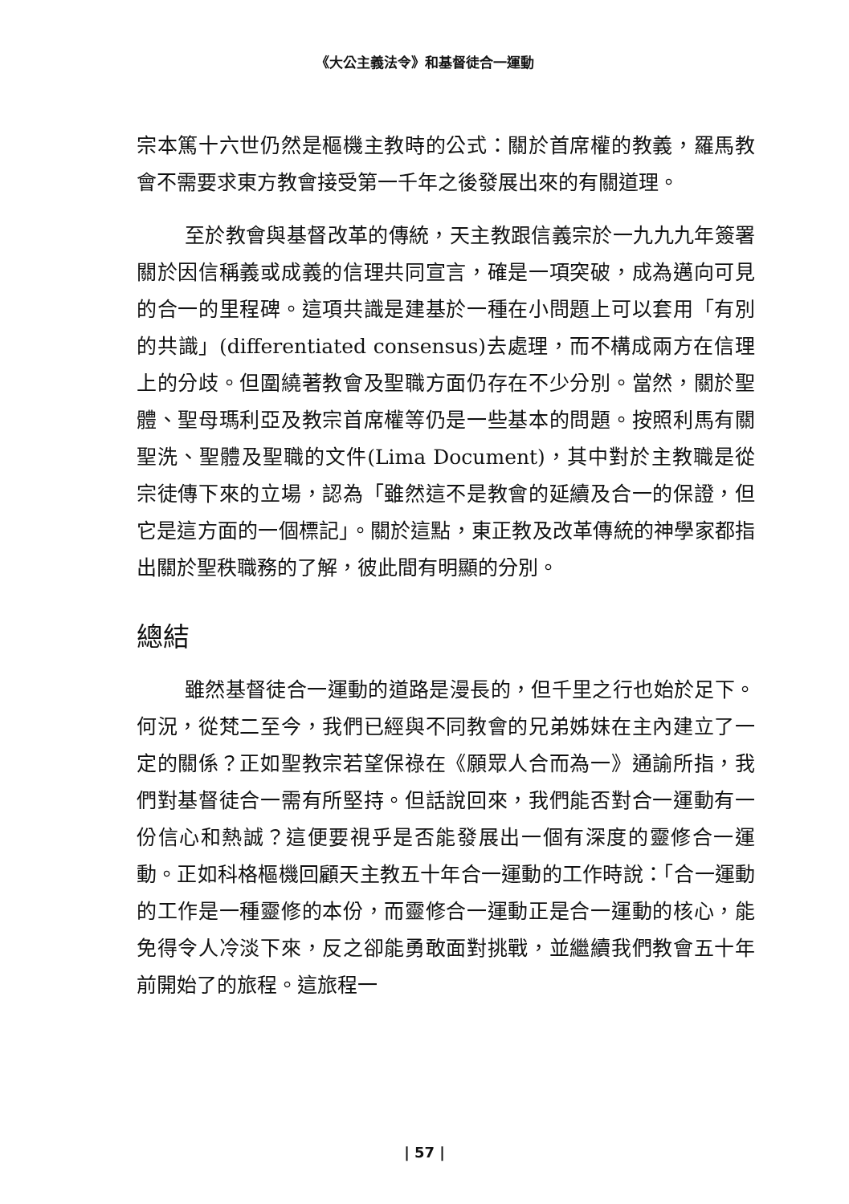《大公主義法令》和基督徒合一運動
宗本篤十六世仍然是樞機主教時的公式：關於首席權的教義，羅馬教會不需要求東方教會接受第一千年之後發展出來的有關道理。
至於教會與基督改革的傳統，天主教跟信義宗於一九九九年簽署關於因信稱義或成義的信理共同宣言，確是一項突破，成為邁向可見的合一的里程碑。這項共識是建基於一種在小問題上可以套用「有別的共識」(differentiated consensus)去處理，而不構成兩方在信理上的分歧。但圍繞著教會及聖職方面仍存在不少分別。當然，關於聖體、聖母瑪利亞及教宗首席權等仍是一些基本的問題。按照利馬有關聖洗、聖體及聖職的文件(Lima Document)，其中對於主教職是從宗徒傳下來的立場，認為「雖然這不是教會的延續及合一的保證，但它是這方面的一個標記」。關於這點，東正教及改革傳統的神學家都指出關於聖秩職務的了解，彼此間有明顯的分別。
總結
雖然基督徒合一運動的道路是漫長的，但千里之行也始於足下。何況，從梵二至今，我們已經與不同教會的兄弟姊妹在主內建立了一定的關係？正如聖教宗若望保祿在《願眾人合而為一》通諭所指，我們對基督徒合一需有所堅持。但話說回來，我們能否對合一運動有一份信心和熱誠？這便要視乎是否能發展出一個有深度的靈修合一運動。正如科格樞機回顧天主教五十年合一運動的工作時說：「合一運動的工作是一種靈修的本份，而靈修合一運動正是合一運動的核心，能免得令人冷淡下來，反之卻能勇敢面對挑戰，並繼續我們教會五十年前開始了的旅程。這旅程一
| 57 |